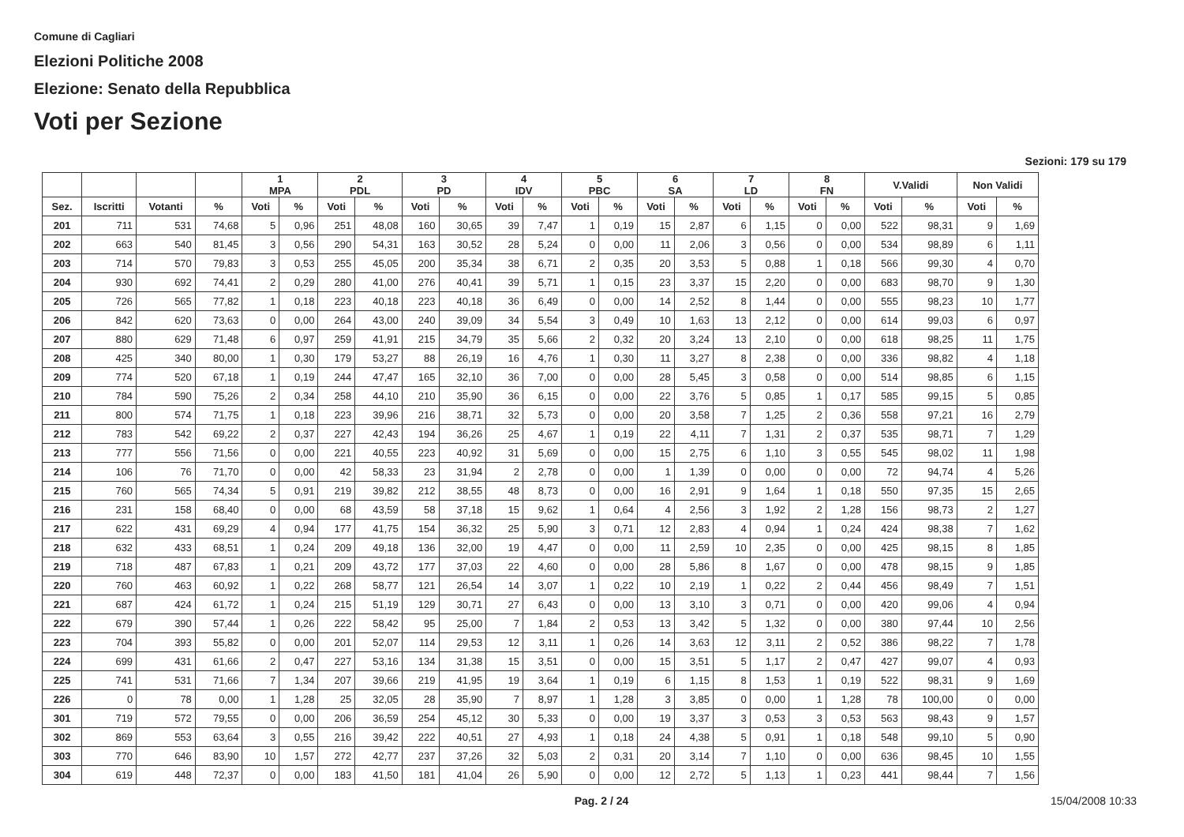Comune di Cagliari
Elezioni Politiche 2008
Elezione: Senato della Repubblica
Voti per Sezione
Sezioni: 179 su 179
| | | | | 1 MPA | | 2 PDL | | 3 PD | | 4 IDV | | 5 PBC | | 6 SA | | 7 LD | | 8 FN | | V.Validi | | Non Validi | |
| --- | --- | --- | --- | --- | --- | --- | --- | --- | --- | --- | --- | --- | --- | --- | --- | --- | --- | --- | --- | --- | --- | --- | --- |
| Sez. | Iscritti | Votanti | % | Voti | % | Voti | % | Voti | % | Voti | % | Voti | % | Voti | % | Voti | % | Voti | % | Voti | % | Voti | % |
| 201 | 711 | 531 | 74,68 | 5 | 0,96 | 251 | 48,08 | 160 | 30,65 | 39 | 7,47 | 1 | 0,19 | 15 | 2,87 | 6 | 1,15 | 0 | 0,00 | 522 | 98,31 | 9 | 1,69 |
| 202 | 663 | 540 | 81,45 | 3 | 0,56 | 290 | 54,31 | 163 | 30,52 | 28 | 5,24 | 0 | 0,00 | 11 | 2,06 | 3 | 0,56 | 0 | 0,00 | 534 | 98,89 | 6 | 1,11 |
| 203 | 714 | 570 | 79,83 | 3 | 0,53 | 255 | 45,05 | 200 | 35,34 | 38 | 6,71 | 2 | 0,35 | 20 | 3,53 | 5 | 0,88 | 1 | 0,18 | 566 | 99,30 | 4 | 0,70 |
| 204 | 930 | 692 | 74,41 | 2 | 0,29 | 280 | 41,00 | 276 | 40,41 | 39 | 5,71 | 1 | 0,15 | 23 | 3,37 | 15 | 2,20 | 0 | 0,00 | 683 | 98,70 | 9 | 1,30 |
| 205 | 726 | 565 | 77,82 | 1 | 0,18 | 223 | 40,18 | 223 | 40,18 | 36 | 6,49 | 0 | 0,00 | 14 | 2,52 | 8 | 1,44 | 0 | 0,00 | 555 | 98,23 | 10 | 1,77 |
| 206 | 842 | 620 | 73,63 | 0 | 0,00 | 264 | 43,00 | 240 | 39,09 | 34 | 5,54 | 3 | 0,49 | 10 | 1,63 | 13 | 2,12 | 0 | 0,00 | 614 | 99,03 | 6 | 0,97 |
| 207 | 880 | 629 | 71,48 | 6 | 0,97 | 259 | 41,91 | 215 | 34,79 | 35 | 5,66 | 2 | 0,32 | 20 | 3,24 | 13 | 2,10 | 0 | 0,00 | 618 | 98,25 | 11 | 1,75 |
| 208 | 425 | 340 | 80,00 | 1 | 0,30 | 179 | 53,27 | 88 | 26,19 | 16 | 4,76 | 1 | 0,30 | 11 | 3,27 | 8 | 2,38 | 0 | 0,00 | 336 | 98,82 | 4 | 1,18 |
| 209 | 774 | 520 | 67,18 | 1 | 0,19 | 244 | 47,47 | 165 | 32,10 | 36 | 7,00 | 0 | 0,00 | 28 | 5,45 | 3 | 0,58 | 0 | 0,00 | 514 | 98,85 | 6 | 1,15 |
| 210 | 784 | 590 | 75,26 | 2 | 0,34 | 258 | 44,10 | 210 | 35,90 | 36 | 6,15 | 0 | 0,00 | 22 | 3,76 | 5 | 0,85 | 1 | 0,17 | 585 | 99,15 | 5 | 0,85 |
| 211 | 800 | 574 | 71,75 | 1 | 0,18 | 223 | 39,96 | 216 | 38,71 | 32 | 5,73 | 0 | 0,00 | 20 | 3,58 | 7 | 1,25 | 2 | 0,36 | 558 | 97,21 | 16 | 2,79 |
| 212 | 783 | 542 | 69,22 | 2 | 0,37 | 227 | 42,43 | 194 | 36,26 | 25 | 4,67 | 1 | 0,19 | 22 | 4,11 | 7 | 1,31 | 2 | 0,37 | 535 | 98,71 | 7 | 1,29 |
| 213 | 777 | 556 | 71,56 | 0 | 0,00 | 221 | 40,55 | 223 | 40,92 | 31 | 5,69 | 0 | 0,00 | 15 | 2,75 | 6 | 1,10 | 3 | 0,55 | 545 | 98,02 | 11 | 1,98 |
| 214 | 106 | 76 | 71,70 | 0 | 0,00 | 42 | 58,33 | 23 | 31,94 | 2 | 2,78 | 0 | 0,00 | 1 | 1,39 | 0 | 0,00 | 0 | 0,00 | 72 | 94,74 | 4 | 5,26 |
| 215 | 760 | 565 | 74,34 | 5 | 0,91 | 219 | 39,82 | 212 | 38,55 | 48 | 8,73 | 0 | 0,00 | 16 | 2,91 | 9 | 1,64 | 1 | 0,18 | 550 | 97,35 | 15 | 2,65 |
| 216 | 231 | 158 | 68,40 | 0 | 0,00 | 68 | 43,59 | 58 | 37,18 | 15 | 9,62 | 1 | 0,64 | 4 | 2,56 | 3 | 1,92 | 2 | 1,28 | 156 | 98,73 | 2 | 1,27 |
| 217 | 622 | 431 | 69,29 | 4 | 0,94 | 177 | 41,75 | 154 | 36,32 | 25 | 5,90 | 3 | 0,71 | 12 | 2,83 | 4 | 0,94 | 1 | 0,24 | 424 | 98,38 | 7 | 1,62 |
| 218 | 632 | 433 | 68,51 | 1 | 0,24 | 209 | 49,18 | 136 | 32,00 | 19 | 4,47 | 0 | 0,00 | 11 | 2,59 | 10 | 2,35 | 0 | 0,00 | 425 | 98,15 | 8 | 1,85 |
| 219 | 718 | 487 | 67,83 | 1 | 0,21 | 209 | 43,72 | 177 | 37,03 | 22 | 4,60 | 0 | 0,00 | 28 | 5,86 | 8 | 1,67 | 0 | 0,00 | 478 | 98,15 | 9 | 1,85 |
| 220 | 760 | 463 | 60,92 | 1 | 0,22 | 268 | 58,77 | 121 | 26,54 | 14 | 3,07 | 1 | 0,22 | 10 | 2,19 | 1 | 0,22 | 2 | 0,44 | 456 | 98,49 | 7 | 1,51 |
| 221 | 687 | 424 | 61,72 | 1 | 0,24 | 215 | 51,19 | 129 | 30,71 | 27 | 6,43 | 0 | 0,00 | 13 | 3,10 | 3 | 0,71 | 0 | 0,00 | 420 | 99,06 | 4 | 0,94 |
| 222 | 679 | 390 | 57,44 | 1 | 0,26 | 222 | 58,42 | 95 | 25,00 | 7 | 1,84 | 2 | 0,53 | 13 | 3,42 | 5 | 1,32 | 0 | 0,00 | 380 | 97,44 | 10 | 2,56 |
| 223 | 704 | 393 | 55,82 | 0 | 0,00 | 201 | 52,07 | 114 | 29,53 | 12 | 3,11 | 1 | 0,26 | 14 | 3,63 | 12 | 3,11 | 2 | 0,52 | 386 | 98,22 | 7 | 1,78 |
| 224 | 699 | 431 | 61,66 | 2 | 0,47 | 227 | 53,16 | 134 | 31,38 | 15 | 3,51 | 0 | 0,00 | 15 | 3,51 | 5 | 1,17 | 2 | 0,47 | 427 | 99,07 | 4 | 0,93 |
| 225 | 741 | 531 | 71,66 | 7 | 1,34 | 207 | 39,66 | 219 | 41,95 | 19 | 3,64 | 1 | 0,19 | 6 | 1,15 | 8 | 1,53 | 1 | 0,19 | 522 | 98,31 | 9 | 1,69 |
| 226 | 0 | 78 | 0,00 | 1 | 1,28 | 25 | 32,05 | 28 | 35,90 | 7 | 8,97 | 1 | 1,28 | 3 | 3,85 | 0 | 0,00 | 1 | 1,28 | 78 | 100,00 | 0 | 0,00 |
| 301 | 719 | 572 | 79,55 | 0 | 0,00 | 206 | 36,59 | 254 | 45,12 | 30 | 5,33 | 0 | 0,00 | 19 | 3,37 | 3 | 0,53 | 3 | 0,53 | 563 | 98,43 | 9 | 1,57 |
| 302 | 869 | 553 | 63,64 | 3 | 0,55 | 216 | 39,42 | 222 | 40,51 | 27 | 4,93 | 1 | 0,18 | 24 | 4,38 | 5 | 0,91 | 1 | 0,18 | 548 | 99,10 | 5 | 0,90 |
| 303 | 770 | 646 | 83,90 | 10 | 1,57 | 272 | 42,77 | 237 | 37,26 | 32 | 5,03 | 2 | 0,31 | 20 | 3,14 | 7 | 1,10 | 0 | 0,00 | 636 | 98,45 | 10 | 1,55 |
| 304 | 619 | 448 | 72,37 | 0 | 0,00 | 183 | 41,50 | 181 | 41,04 | 26 | 5,90 | 0 | 0,00 | 12 | 2,72 | 5 | 1,13 | 1 | 0,23 | 441 | 98,44 | 7 | 1,56 |
Pag. 2 / 24 15/04/2008 10:33